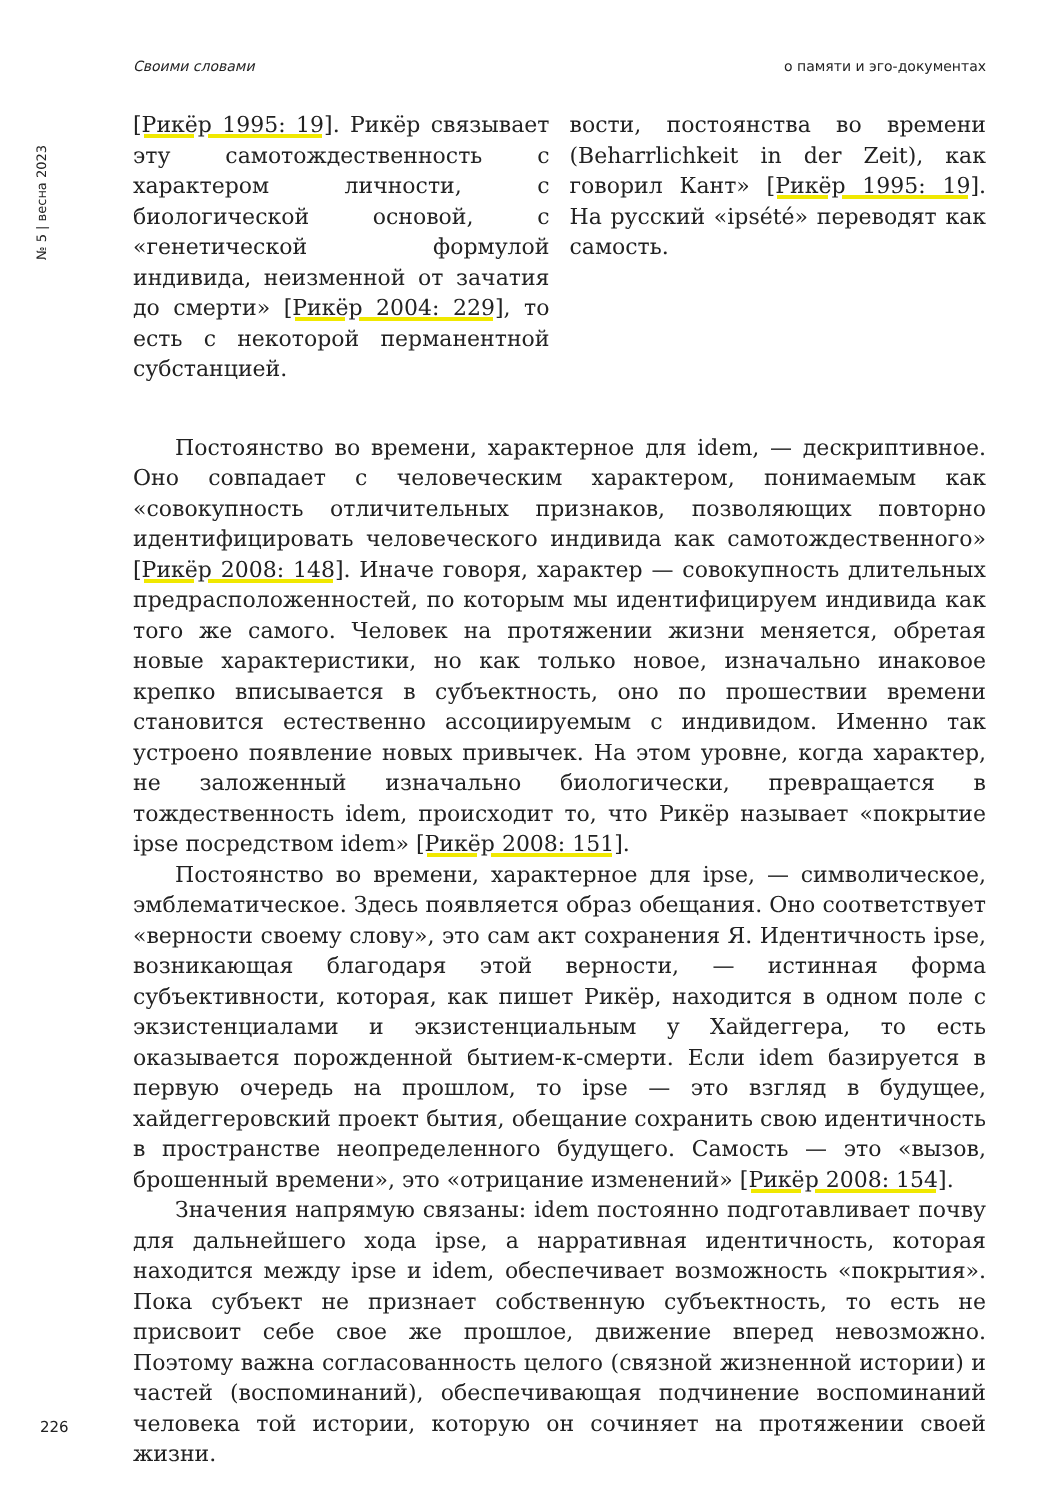Своими словами о памяти и эго-документах
№ 5 | весна 2023
[Рикёр 1995: 19]. Рикёр связывает эту самотождественность с характером личности, с биологической основой, с «генетической формулой индивида, неизменной от зачатия до смерти» [Рикёр 2004: 229], то есть с некоторой перманентной субстанцией.
вости, постоянства во времени (Beharrlichkeit in der Zeit), как говорил Кант» [Рикёр 1995: 19]. На русский «ipsété» переводят как самость.
Постоянство во времени, характерное для idem, — дескриптивное. Оно совпадает с человеческим характером, понимаемым как «совокупность отличительных признаков, позволяющих повторно идентифицировать человеческого индивида как самотождественного» [Рикёр 2008: 148]. Иначе говоря, характер — совокупность длительных предрасположенностей, по которым мы идентифицируем индивида как того же самого. Человек на протяжении жизни меняется, обретая новые характеристики, но как только новое, изначально инаковое крепко вписывается в субъектность, оно по прошествии времени становится естественно ассоциируемым с индивидом. Именно так устроено появление новых привычек. На этом уровне, когда характер, не заложенный изначально биологически, превращается в тождественность idem, происходит то, что Рикёр называет «покрытие ipse посредством idem» [Рикёр 2008: 151].
Постоянство во времени, характерное для ipse, — символическое, эмблематическое. Здесь появляется образ обещания. Оно соответствует «верности своему слову», это сам акт сохранения Я. Идентичность ipse, возникающая благодаря этой верности, — истинная форма субъективности, которая, как пишет Рикёр, находится в одном поле с экзистенциалами и экзистенциальным у Хайдеггера, то есть оказывается порожденной бытием-к-смерти. Если idem базируется в первую очередь на прошлом, то ipse — это взгляд в будущее, хайдеггеровский проект бытия, обещание сохранить свою идентичность в пространстве неопределенного будущего. Самость — это «вызов, брошенный времени», это «отрицание изменений» [Рикёр 2008: 154].
Значения напрямую связаны: idem постоянно подготавливает почву для дальнейшего хода ipse, а нарративная идентичность, которая находится между ipse и idem, обеспечивает возможность «покрытия». Пока субъект не признает собственную субъектность, то есть не присвоит себе свое же прошлое, движение вперед невозможно. Поэтому важна согласованность целого (связной жизненной истории) и частей (воспоминаний), обеспечивающая подчинение воспоминаний человека той истории, которую он сочиняет на протяжении своей жизни.
226